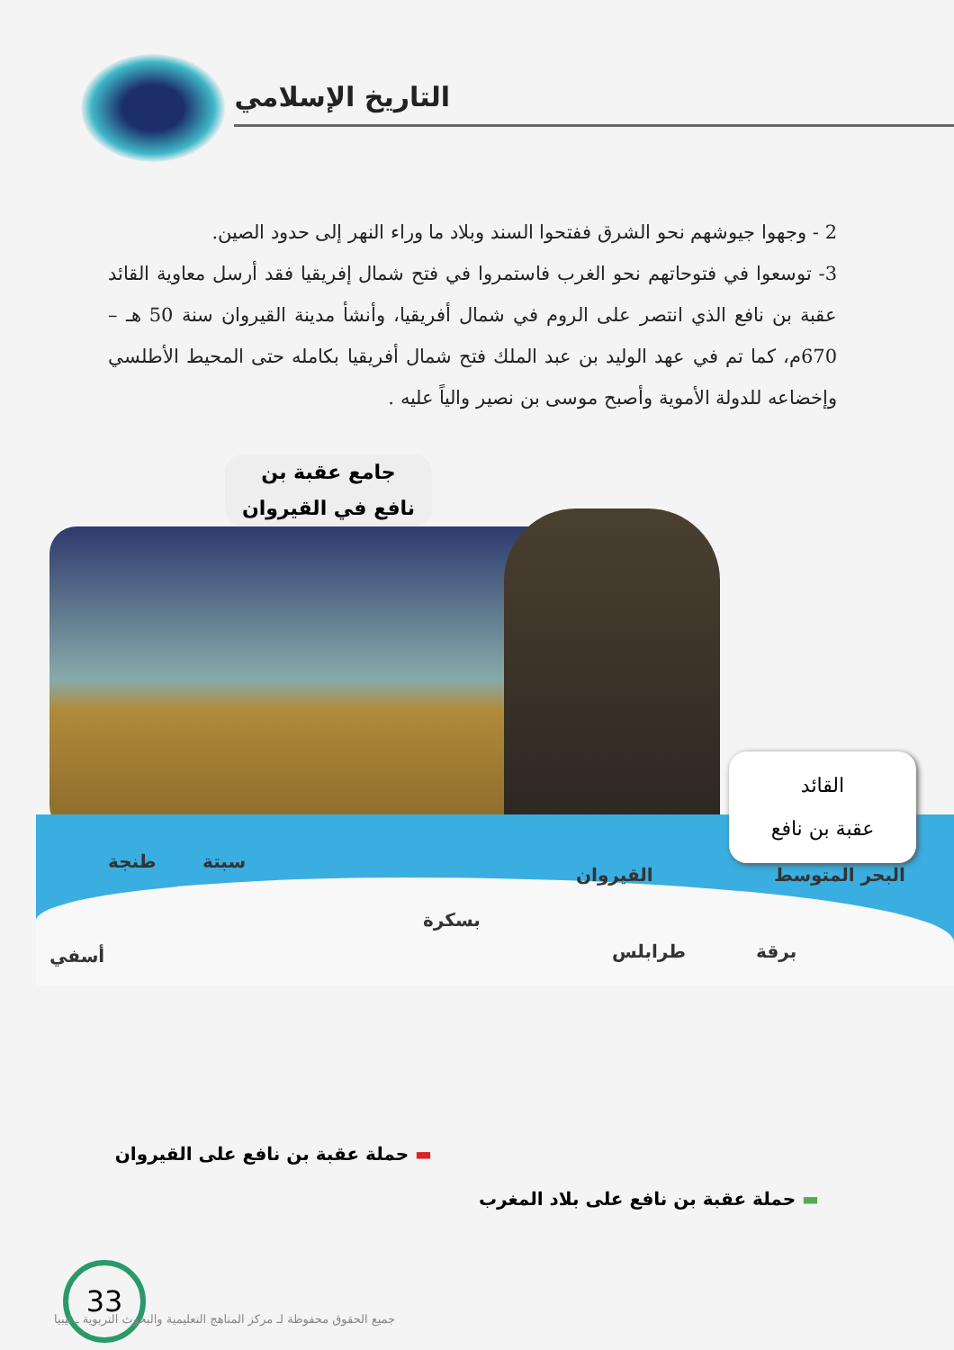التاريخ الإسلامي
2 - وجهوا جيوشهم نحو الشرق ففتحوا السند وبلاد ما وراء النهر إلى حدود الصين.
3- توسعوا في فتوحاتهم نحو الغرب فاستمروا في فتح شمال إفريقيا فقد أرسل معاوية القائد عقبة بن نافع الذي انتصر على الروم في شمال أفريقيا، وأنشأ مدينة القيروان سنة 50 هـ – 670م، كما تم في عهد الوليد بن عبد الملك فتح شمال أفريقيا بكامله حتى المحيط الأطلسي وإخضاعه للدولة الأموية وأصبح موسى بن نصير والياً عليه .
جامع عقبة بن
نافع في القيروان
القائد
عقبة بن نافع
البحر المتوسط القيروان
سبتة طنجة
بسكرة
طرابلس برقة أسفي
▬ حملة عقبة بن نافع على القيروان
▬ حملة عقبة بن نافع على بلاد المغرب
33
جميع الحقوق محفوظة لـ مركز المناهج التعليمية والبحوث التربوية ـ ليبيا